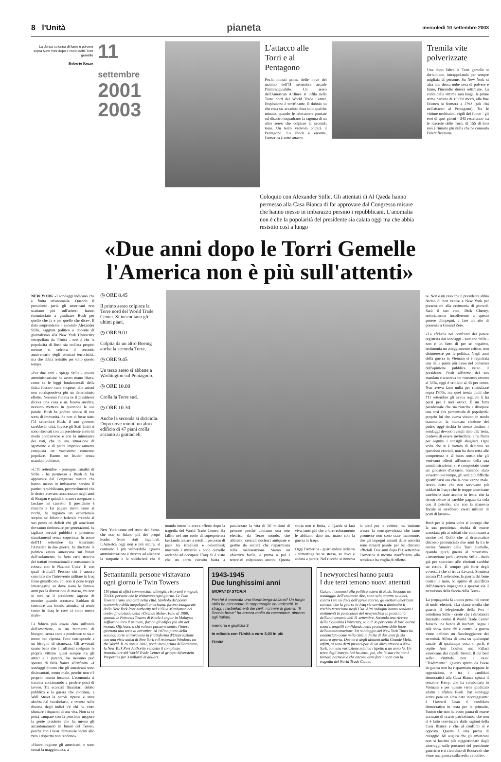8 l'Unità pianeta mercoledì 10 settembre 2003
La densa colonna di fumo e polvere sopra New York dopo il crollo delle Torri gemelle
Roberto Rezzo
11
settembre
2001
2003
L'attacco alle Torri e al Pentagono
Pochi minuti prima delle nove del mattino dell'11 settembre accade l'inimmaginabile. Un aereo dell'American Airlines si infila nella Torre nord del World Trade Center, l'esplosione è terrificante. Il dubbio su che cosa sia accaduto dura solo qualche minuto, quando le telecamere puntate sul disastro inquadrano la sagoma di un altro aereo che colpisce la seconda torre. Un terzo velivolo colpirà il Pentagono. Lo shock è enorme, l'America è sotto attacco.
Tremila vite polverizzate
Una dopo l'altra le Torri gemelle si sbriciolano, intrappolando per sempre migliaia di persone. Su New York si alza una densa nube nera di polvere e fumo, l'incendio durerà settimane. La conta delle vittime sarà lunga, le prime stime parlano di 10.000 morti, alla fine l'elenco si fermerà a 2792 (più 184 nell'attacco al Pentagono). Tra le vittime moltissimi vigili del fuoco - gli eroi di quei giorni - 343 resteranno tra le macerie delle Torri, di 155 di loro non è rimasto più nulla che ne consenta l'identificazione.
Coloquio con Alexander Stille. Gli attentati di Al Qaeda hanno permesso alla Casa Bianca di far approvare dal Congresso misure che hanno messo in imbarazzo persino i repubblicani. L'anomalia non è che la popolarità del presidente sia calata oggi ma che abbia resistito così a lungo
«Due anni dopo le Torri Gemelle
l'America non è più sull'attenti»
NEW YORK «I sondaggi indicano che è finita un'anomalia. Quando il presidente parla gli americani non scattano più sull'attenti, hanno ricominciato a giudicare Bush per quello che fa e per quello che dice». Il dato sorprendente - secondo Alexander Stille, saggista politico e docente di giornalismo alla New York University interpellato da l'Unità - non è che la popolarità di Bush sia crollata proprio mentre si celebra il secondo anniversario degli attentati terroristici, ma che abbia resistito per tutto questo tempo.
«Per due anni - spiega Stille - questa amministrazione ha avuto mano libera, come se le leggi fondamentali della fisica fossero state sospese: alle azioni non corrispondeva più un determinato effetto. Nessuno fiatava se il presidente diceva una cosa e ne faceva un'altra, nessuno metteva in questione le sue parole. Bush ha goduto sinora di una sorta di immunità. Se non ci fosse stato l'11 settembre Bush, il suo governo sarebbe in crisi. Invece gli Stati Uniti si sono ritrovati con un presidente eletto in modo controverso e con la minoranza dei voti, che in una situazione di sgomento e di paura improvvisamente conquista un vastissimo consenso popolare. Hanno un leader senza mandato politico».
«L'11 settembre - prosegue l'analisi di Stille - ha permesso a Bush di far approvare dal Congresso misure che hanno messo in imbarazzo persino il partito repubblicano, provvedimenti che le destre avevano accarezzato negli anni di Reagan e quindi si erano rassegnate a lasciare nel cassetto. Il presidente è riuscito a far pagare meno tasse ai ricchi, ha ingoiato un eccezionale surplus nel bilancio federale creando al suo posto un deficit che gli americani dovranno rimborsare per generazioni, ha tagliato servizi pubblici e promesso stanziamenti senza copertura. In nome dell'11 settembre ha trascinato l'America in due guerre, ha dirottato la politica estera americana sui binari dell'isolamento, ha fatto carta straccia dei trattati internazionali e consumato la rottura con le Nazioni Unite. E con quali risultati? Persino chi è ancora convinto che l'intervento militare in Iraq fosse giustificato, chi non si pone troppi interrogativi su dove siano le famose armi per la distruzione di massa, chi non si cura se il presidente sapesse di mentire quando accusava Saddam di costruire una bomba atomica, si rende conto in Iraq le cose si sono messe male».
La fiducia può essere data sull'onda dell'emozione, in un momento di bisogno, senza stare a ponderare se sia o meno ben riposta, l'atto corrisponde a un bisogno di sicurezza. Gli avvocati sanno bene che i truffatori scelgono le proprie vittime quasi sempre tra gli amici e i parenti, ma nessuno può sperare di farla franca all'infinito. «I sondaggi dicono che gli americani sono disincantati, meno male, perché non c'è proprio nessun incanto. L'economia si trascina continuando a perdere posti di lavoro. Tra scandali finanziari, debito pubblico e la guerra che continua, a Wall Street la parola ripresa è stata abolita dal vocabolario, e intanto sulla discesa degli indici c'è chi ha visto sfumare i risparmi di una vita. Non sa se potrà campare con la pensione neppure la gente prudente che ha messo gli accantonamenti in buoni del Tesoro, perché con i tassi d'interesse vicini allo zero i risparmi non rendono».
«Hanno ragione gli americani, e sono ormai la maggioranza, a
◷ ORE 8.45
Il primo aereo colpisce la Torre nord del World Trade Center. Si incendiano gli ultimi piani.
◷ ORE 9.01
Colpita da un altro Boeing anche la seconda Torre.
◷ ORE 9.45
Un terzo aereo si abbatte a Washington sul Pentagono.
◷ ORE 10.00
Crolla la Torre sud.
◷ ORE 10.30
Anche la seconda si sbriciola. Dopo nove minuti un altro edificio di 47 piani crolla accanto ai grattacieli.
New York come nel resto del Paese, che non si fidano più dei propri leader. Sono stati ingannati. L'America oggi non è più sicura, al contrario è più vulnerabile. Questa amministrazione è riuscita ad alienarsi la simpatie e la solidarietà che il mondo intero le aveva offerto dopo la tragedia del World Trade Center. Ha fallito nel suo ruolo di superpotenza lasciando andare a rotoli il percorso di pace tra israeliani e palestinesi; mostrato i muscoli e poco cervello andando ad occupare l'Iraq. Si è visto che un corto circuito basta a paralizzare la vita di 50 milioni di persone perché abbiamo una rete elettrica da Terzo mondo, che abbiamo centrali nucleari antiquate e gestite da società che risparmiano sulla manutenzione. Siamo un obiettivo facile, e prima o poi i terroristi colpiranno ancora. Questa storia non è finita, al Qaeda si farà viva, tanto più che a fare reclutamento le abbiamo dato una mano con la guerra in Iraq».
Oggi l'America - guardandosi indietro - s'interroga su se stessa, su dove è andata a parare. Nel ricordo si rinnova la pietà per le vittime, ma insieme cresce la consapevolezza che tante promesse non sono state mantenute, che gli impegni assunti dalle autorità sono rimasti parole per bei discorsi ufficiali. Due anni dopo l'11 settembre l'America si mostra insofferente alla retorica e ha voglia di riflette-
Settantamila persone visitavano ogni giorno le Twin Towers
110 piani di uffici commerciali, alberghi, ristoranti e negozi; 70.000 persone che le visitavano ogni giorno. Le Twin Towers erano una città nella città. Simbolo del potere economico della megalopoli americana, furono inaugurate dalla New York Port Authority nel 1970 a Manhattan nel centro finanziario della «Grande Mela». Fino al 1988, quando le Petronas Towers di Kuala Lumpur in Malaysia soffiarono loro il primato, furono gli edifici più alti del mondo. Offrivano a chi volesse passarvi dentro l'intera giornata una serie di attrattive. Al 107mo piano della seconda torre si trovavano la Piattaforma d'Osservazione con una vista unica di New York e il ristorante Windows on the World. Il 26 aprile 2001, pochi mesi prima dell'attentato, la New York Port Authority vendette il complesso immobiliare del World Trade Center al gruppo Silverstein Properties per 3 miliardi di dollari.
1943-1945
Due lunghissimi anni
GIORNI DI STORIA
Perché è mancata una Norimberga italiana? Un lungo oblio ha circondato le rappresaglie dei tedeschi, le stragi, i rastrellamenti dei civili, i crimini di guerra. "Il Secolo breve" ha ancora molto da raccontare, almeno agli italiani.
memoria e giustizia 8
in edicola con l'Unità a euro 3,00 in più
l'Unità
I newyorchesi hanno paura
I due terzi temono nuovi attentati
Calano i consensi alla politica estera di Bush. Secondo un sondaggio dell'emittente Abc, sono solo quattro su dieci, contro i sei su dieci dell'aprile scorso, gli elettori americani convinti che la guerra in Iraq sia servita a diminuire il rischio terrorismo negli Usa. Altri indagini hanno sondato i sentimenti in particolare dei newyorchesi in prossimità dell'anniversario dell'11 settembre. Secondo una ricerca della Columbia University, solo il 36 per cento di loro dorme sonni tranquilli confidando nella protezione delle forze dell'amministrazione. Un sondaggio del New York Times ha evidenziato come nella città la ferita di due anni fa sia ancora aperta. Due terzi degli abitanti della Grande Mela, infatti, si sono detti preoccupati di un altro attacco a New York, con una variazione minima rispetto a un anno fa. Un terzo degli interpellati ha detto, poi, che la sua vita non è tornata normale e che ancora deve fare i conti con la tragedia del World Trade Center.
re. Non è un caso che il presidente abbia deciso di non venire a New York per presenziare alla cerimonia di giovedì. Sarà il suo vice, Dick Cheney, notoriamente insofferente a questo genere d'impegni, a fare un atto di presenza a Ground Zero.
«La sfiducia nei confronti del potere registrata dai sondaggi - sostiene Stille - non è un fatto di per sé negativo, testimonia un atteggiamento critico, non disinteresse per la politica. Negli anni della guerra in Vietnam si è registrata una delle punte più basse nel consenso dell'opinione pubblica verso il presidente. Bush all'inizio del suo mandato riscuoteva un consenso attorno al 53%, oggi è crollato al 45 per cento. Non aveva fatto nulla per rimbalzare sopra l'80%, ma quei trenta punti che l'11 settembre gli aveva regalato li ha persi per i suoi errori. È un fatto paradossale che sia riuscito a dissipare una così alta percentuale di popolarità: proprio lui che aveva vissuto in modo traumatico la mancata elezione del padre, oggi rischia lo stesso destino. I sondaggi devono avergli dato alla testa, credeva di essere invincibile, e ha finito per seguire i consigli sbagliati. Ogni volta che si è trattato di decidere su questioni cruciali, non ha dato retta alle competenze e al buon senso che gli venivano offerti all'interno della sua amministrazione, si è comportato come un giocatore d'azzardo. Essendo stato avvertito per tempo, gli sarà più difficile giustificarsi ora che le cose vanno male. Aveva detto che non servivano più soldati in Iraq e che le truppe americane sarebbero state accolte in festa, che la ricostruzione si sarebbe pagata da sola con il petrolio, che con la manovra fiscale si sarebbero creati milioni di posti di lavoro».
Bush per la prima volta si accorge che la sua presidenza rischia di essere associata più ai soldati che continuano a morire nel Golfo che al drammatico discorso pronunciato due anni fa tra le rovine fumanti delle Torri Gemelle, quando giurò guerra al terrorismo. «Attenzione però - avverte Stille - darlo già per spacciato alle elezioni sarebbe un errore. È sempre più forte degli avversari che si trova davanti. Sfrutterà ancora l'11 settembre, la guerra del bene contro il male, lo spirito di sacrificio dell'America impegnata a spazzar via il terrorismo dalla faccia della Terra».
La propaganda fa ancora presa nel cuore di molti elettori. «La classe media che guarda il telegiornale della Fox - sottolinea Stille - crede che i dirottatori lanciatisi contro il World Trade Center fossero una banda di iracheni, segue i talk show dove chi è contro la guerra viene definito un fiancheggiatore dei terroristi. All'ora di cena su qualunque canale, di qualunque cosa si parli, è ospite Ann Coulter, una Fallaci americana dai capelli biondi, il cui best seller s'intitola non a caso: "Tradimento". Questo spirito da Paese in guerra non ha risparmiato neppure le opposizioni, e tra i candidati democratici alla Casa Bianca spicca il senatore Kerry, che ha combattuto in Vietnam e per questo viene giudicato adatto a sfidare Bush. Dai sondaggi arriva però un altro dato incoraggiante: è Howard Dean il candidato democratico in testa per le primarie, l'unico che non ha avuto paura di essere accusato di scarso patriottismo, che non si è fatto convincere dalle ragioni della Casa Bianca e che al conflitto si è opposto. Questa è una prova di coraggio. Mi auguro che gli americani non si lascino più suggestionare dagli atterraggi sulle portaerei del presidente guerriero e si ricordino di Roosevelt che vinse una guerra sulla sedia a rotelle».